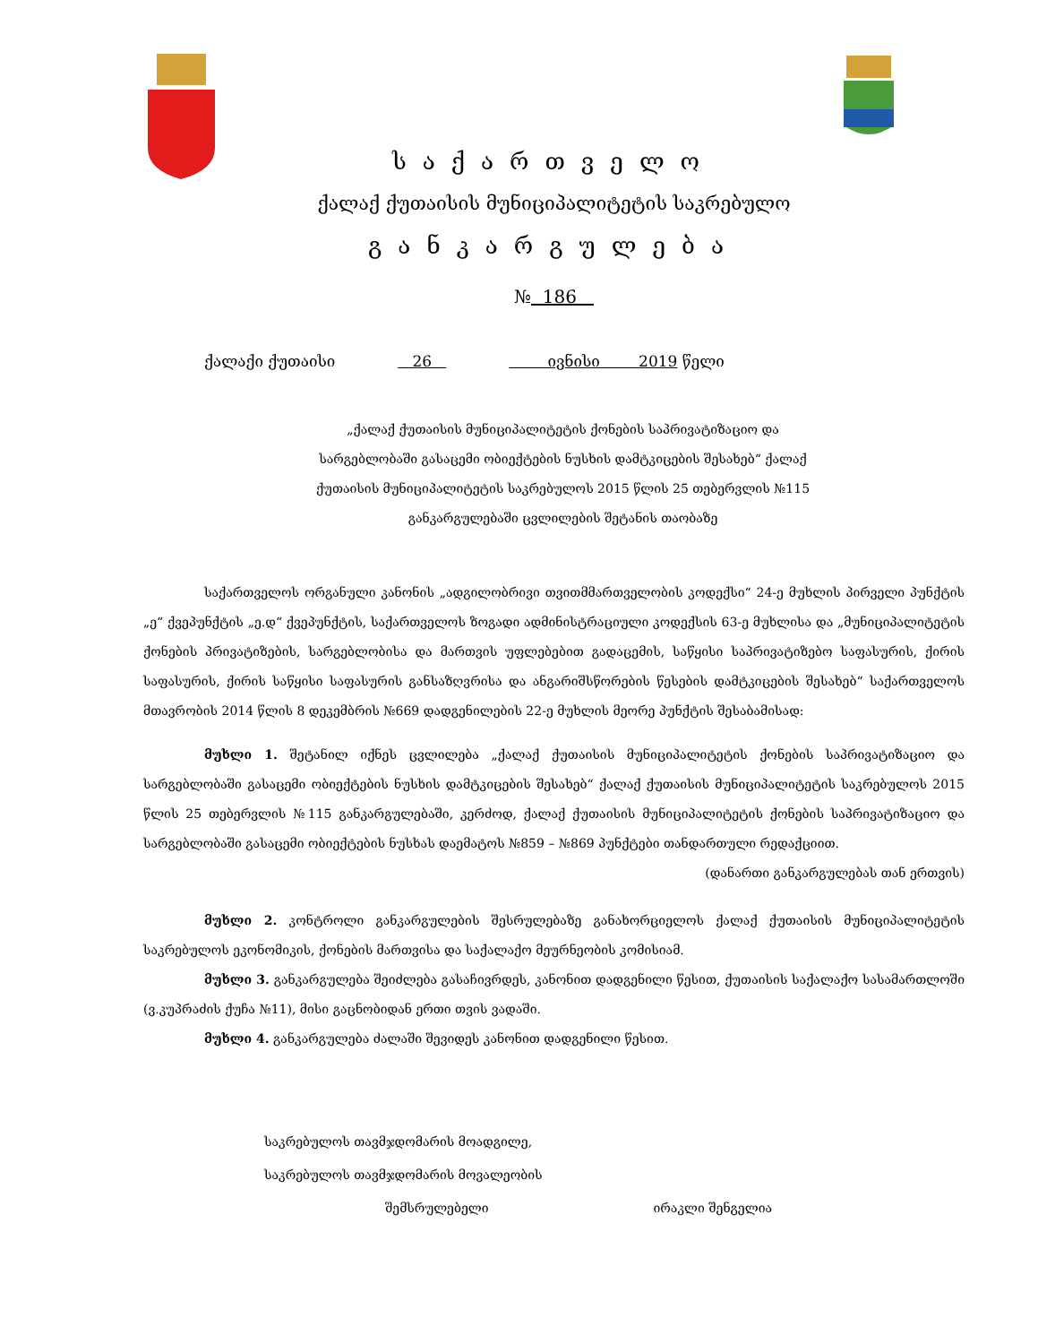საქართველო
ქალაქ ქუთაისის მუნიციპალიტეტის საკრებულო
განკარგულება
№ 186
ქალაქი ქუთაისი 26 ივნისი 2019 წელი
„ქალაქ ქუთაისის მუნიციპალიტეტის ქონების საპრივატიზაციო და სარგებლობაში გასაცემი ობიექტების ნუსხის დამტკიცების შესახებ“ ქალაქ ქუთაისის მუნიციპალიტეტის საკრებულოს 2015 წლის 25 თებერვლის №115 განკარგულებაში ცვლილების შეტანის თაობაზე
საქართველოს ორგანული კანონის „ადგილობრივი თვითმმართველობის კოდექსი“ 24-ე მუხლის პირველი პუნქტის „ე“ ქვეპუნქტის „ე.დ“ ქვეპუნქტის, საქართველოს ზოგადი ადმინისტრაციული კოდექსის 63-ე მუხლისა და „მუნიციპალიტეტის ქონების პრივატიზების, სარგებლობისა და მართვის უფლებებით გადაცემის, საწყისი საპრივატიზებო საფასურის, ქირის საფასურის, ქირის საწყისი საფასურის განსაზღვრისა და ანგარიშსწორების წესების დამტკიცების შესახებ“ საქართველოს მთავრობის 2014 წლის 8 დეკემბრის №669 დადგენილების 22-ე მუხლის მეორე პუნქტის შესაბამისად:
მუხლი 1. შეტანილ იქნეს ცვლილება „ქალაქ ქუთაისის მუნიციპალიტეტის ქონების საპრივატიზაციო და სარგებლობაში გასაცემი ობიექტების ნუსხის დამტკიცების შესახებ“ ქალაქ ქუთაისის მუნიციპალიტეტის საკრებულოს 2015 წლის 25 თებერვლის №115 განკარგულებაში, კერძოდ, ქალაქ ქუთაისის მუნიციპალიტეტის ქონების საპრივატიზაციო და სარგებლობაში გასაცემი ობიექტების ნუსხას დაემატოს №859 – №869 პუნქტები თანდართული რედაქციით.
(დანართი განკარგულებას თან ერთვის)
მუხლი 2. კონტროლი განკარგულების შესრულებაზე განახორციელოს ქალაქ ქუთაისის მუნიციპალიტეტის საკრებულოს ეკონომიკის, ქონების მართვისა და საქალაქო მეურნეობის კომისიამ.
მუხლი 3. განკარგულება შეიძლება გასაჩივრდეს, კანონით დადგენილი წესით, ქუთაისის საქალაქო სასამართლოში (ვ.კუპრაძის ქუჩა №11), მისი გაცნობიდან ერთი თვის ვადაში.
მუხლი 4. განკარგულება ძალაში შევიდეს კანონით დადგენილი წესით.
საკრებულოს თავმჯდომარის მოადგილე,
საკრებულოს თავმჯდომარის მოვალეობის
შემსრულებელი ირაკლი შენგელია